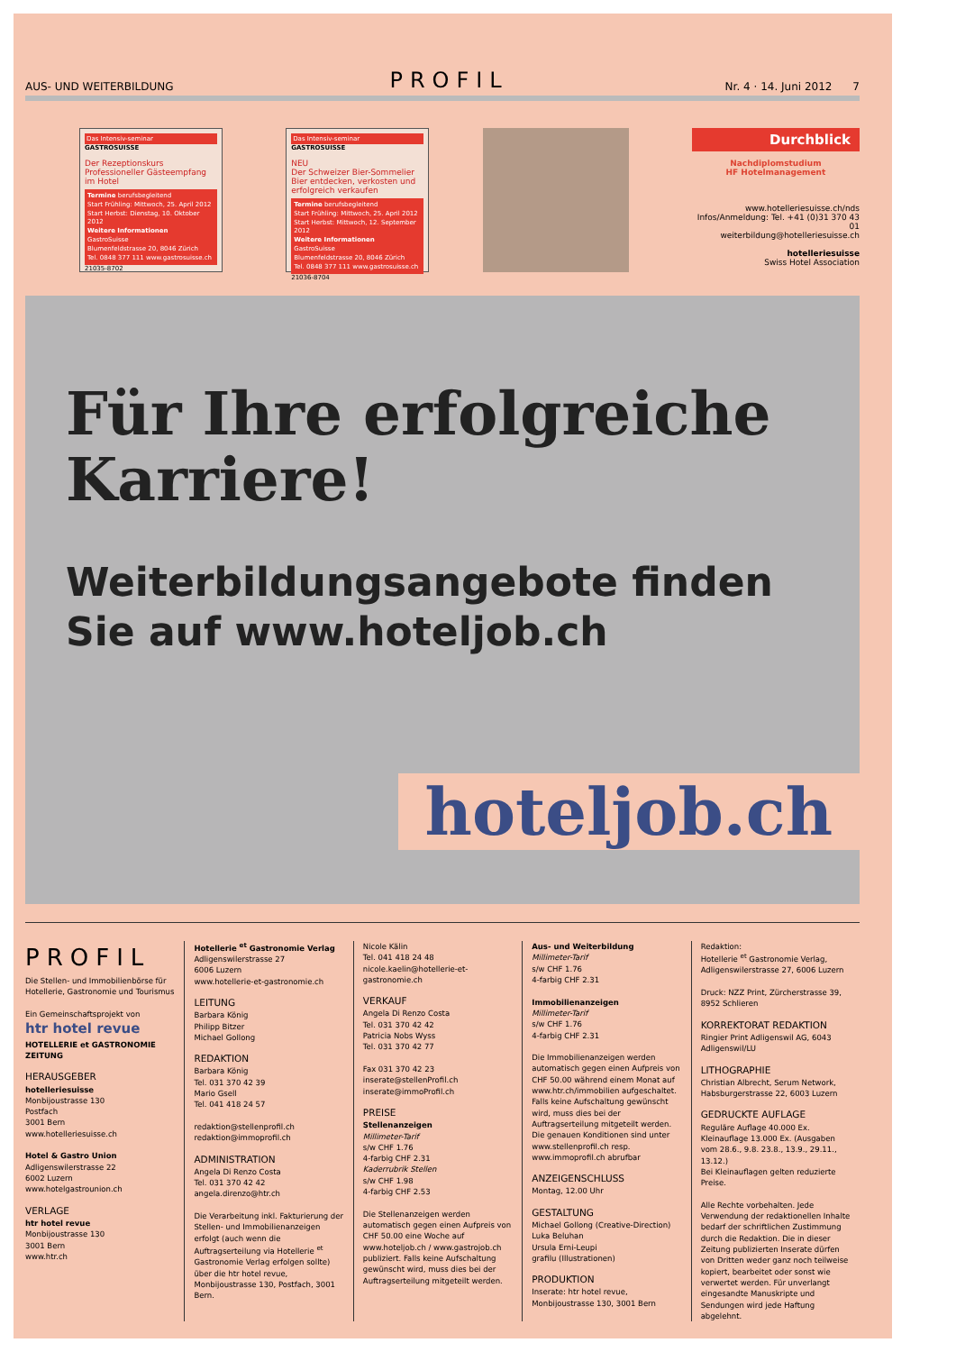AUS- UND WEITERBILDUNG PROFIL Nr. 4 · 14. Juni 2012 7
Das Intensiv-seminar
GASTROSUISSE
Der Rezeptionskurs
Professioneller Gästeempfang im Hotel
Termine berufsbegleitend
Start Frühling: Mittwoch, 25. April 2012
Start Herbst: Dienstag, 10. Oktober 2012
Weitere Informationen
GastroSuisse
Blumenfeldstrasse 20, 8046 Zürich
Tel. 0848 377 111 www.gastrosuisse.ch
21035-8702
Das Intensiv-seminar
GASTROSUISSE
NEU
Der Schweizer Bier-Sommelier
Bier entdecken, verkosten und erfolgreich verkaufen
Termine berufsbegleitend
Start Frühling: Mittwoch, 25. April 2012
Start Herbst: Mittwoch, 12. September 2012
Weitere Informationen
GastroSuisse
Blumenfeldstrasse 20, 8046 Zürich
Tel. 0848 377 111 www.gastrosuisse.ch
21036-8704
Durchblick
Nachdiplomstudium
HF Hotelmanagement
www.hotelleriesuisse.ch/nds
Infos/Anmeldung: Tel. +41 (0)31 370 43 01
weiterbildung@hotelleriesuisse.ch
hotelleriesuisse
Swiss Hotel Association
Für Ihre erfolgreiche Karriere!
Weiterbildungsangebote finden Sie auf www.hoteljob.ch
hoteljob.ch
PROFIL
Die Stellen- und Immobilienbörse für Hotellerie, Gastronomie und Tourismus
Ein Gemeinschaftsprojekt von
htr hotel revue
HOTELLERIE et GASTRONOMIE ZEITUNG
HERAUSGEBER
hotelleriesuisse
Monbijoustrasse 130
Postfach
3001 Bern
www.hotelleriesuisse.ch
Hotel & Gastro Union
Adligenswilerstrasse 22
6002 Luzern
www.hotelgastrounion.ch
VERLAGE
htr hotel revue
Monbijoustrasse 130
3001 Bern
www.htr.ch
Hotellerie <sup>et</sup> Gastronomie Verlag
Adligenswilerstrasse 27
6006 Luzern
www.hotellerie-et-gastronomie.ch
LEITUNG
Barbara König
Philipp Bitzer
Michael Gollong
REDAKTION
Barbara König
Tel. 031 370 42 39
Mario Gsell
Tel. 041 418 24 57
redaktion@stellenprofil.ch
redaktion@immoprofil.ch
ADMINISTRATION
Angela Di Renzo Costa
Tel. 031 370 42 42
angela.direnzo@htr.ch
Die Verarbeitung inkl. Fakturierung der Stellen- und Immobilienanzeigen erfolgt (auch wenn die Auftragserteilung via Hotellerie <sup>et</sup> Gastronomie Verlag erfolgen sollte) über die htr hotel revue, Monbijoustrasse 130, Postfach, 3001 Bern.
Nicole Kälin
Tel. 041 418 24 48
nicole.kaelin@hotellerie-et-gastronomie.ch
VERKAUF
Angela Di Renzo Costa
Tel. 031 370 42 42
Patricia Nobs Wyss
Tel. 031 370 42 77
Fax 031 370 42 23
inserate@stellenProfil.ch
inserate@immoProfil.ch
PREISE
Stellenanzeigen
Millimeter-Tarif
s/w CHF 1.76
4-farbig CHF 2.31
Kaderrubrik Stellen
s/w CHF 1.98
4-farbig CHF 2.53
Die Stellenanzeigen werden automatisch gegen einen Aufpreis von CHF 50.00 eine Woche auf www.hoteljob.ch / www.gastrojob.ch publiziert. Falls keine Aufschaltung gewünscht wird, muss dies bei der Auftragserteilung mitgeteilt werden.
Aus- und Weiterbildung
Millimeter-Tarif
s/w CHF 1.76
4-farbig CHF 2.31
Immobilienanzeigen
Millimeter-Tarif
s/w CHF 1.76
4-farbig CHF 2.31
Die Immobilienanzeigen werden automatisch gegen einen Aufpreis von CHF 50.00 während einem Monat auf www.htr.ch/immobilien aufgeschaltet. Falls keine Aufschaltung gewünscht wird, muss dies bei der Auftragserteilung mitgeteilt werden. Die genauen Konditionen sind unter www.stellenprofil.ch resp. www.immoprofil.ch abrufbar
ANZEIGENSCHLUSS
Montag, 12.00 Uhr
GESTALTUNG
Michael Gollong (Creative-Direction)
Luka Beluhan
Ursula Erni-Leupi
grafilu (Illustrationen)
PRODUKTION
Inserate: htr hotel revue, Monbijoustrasse 130, 3001 Bern
Redaktion:
Hotellerie <sup>et</sup> Gastronomie Verlag, Adligenswilerstrasse 27, 6006 Luzern
Druck: NZZ Print, Zürcherstrasse 39, 8952 Schlieren
KORREKTORAT REDAKTION
Ringier Print Adligenswil AG, 6043 Adligenswil/LU
LITHOGRAPHIE
Christian Albrecht, Serum Network, Habsburgerstrasse 22, 6003 Luzern
GEDRUCKTE AUFLAGE
Reguläre Auflage 40.000 Ex.
Kleinauflage 13.000 Ex. (Ausgaben vom 28.6., 9.8. 23.8., 13.9., 29.11., 13.12.)
Bei Kleinauflagen gelten reduzierte Preise.
Alle Rechte vorbehalten. Jede Verwendung der redaktionellen Inhalte bedarf der schriftlichen Zustimmung durch die Redaktion. Die in dieser Zeitung publizierten Inserate dürfen von Dritten weder ganz noch teilweise kopiert, bearbeitet oder sonst wie verwertet werden. Für unverlangt eingesandte Manuskripte und Sendungen wird jede Haftung abgelehnt.